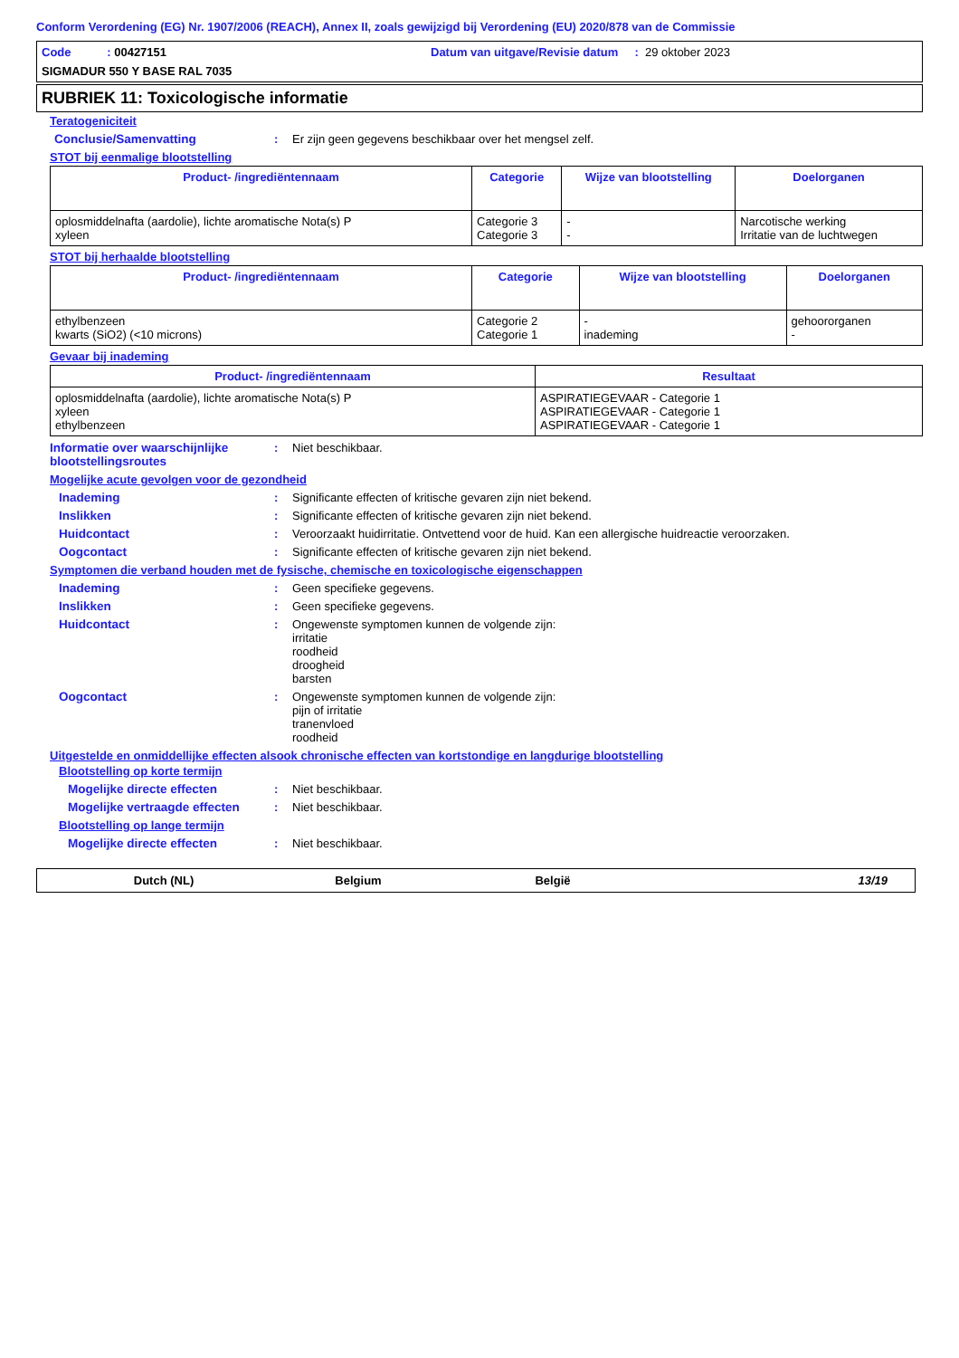Conform Verordening (EG) Nr. 1907/2006 (REACH), Annex II, zoals gewijzigd bij Verordening (EU) 2020/878 van de Commissie
Code : 00427151 Datum van uitgave/Revisie datum : 29 oktober 2023
SIGMADUR 550 Y BASE RAL 7035
RUBRIEK 11: Toxicologische informatie
Teratogeniciteit
Conclusie/Samenvatting : Er zijn geen gegevens beschikbaar over het mengsel zelf.
STOT bij eenmalige blootstelling
| Product- /ingrediëntennaam | Categorie | Wijze van blootstelling | Doelorganen |
| --- | --- | --- | --- |
| oplosmiddelnafta (aardolie), lichte aromatische Nota(s) P xyleen | Categorie 3 Categorie 3 | - - | Narcotische werking Irritatie van de luchtwegen |
STOT bij herhaalde blootstelling
| Product- /ingrediëntennaam | Categorie | Wijze van blootstelling | Doelorganen |
| --- | --- | --- | --- |
| ethylbenzeen kwarts (SiO2) (<10 microns) | Categorie 2 Categorie 1 | - inademing | gehoororganen - |
Gevaar bij inademing
| Product- /ingrediëntennaam | Resultaat |
| --- | --- |
| oplosmiddelnafta (aardolie), lichte aromatische Nota(s) P xyleen ethylbenzeen | ASPIRATIEGEVAAR - Categorie 1 ASPIRATIEGEVAAR - Categorie 1 ASPIRATIEGEVAAR - Categorie 1 |
Informatie over waarschijnlijke blootstellingsroutes
: Niet beschikbaar.
Mogelijke acute gevolgen voor de gezondheid
Inademing : Significante effecten of kritische gevaren zijn niet bekend.
Inslikken : Significante effecten of kritische gevaren zijn niet bekend.
Huidcontact : Veroorzaakt huidirritatie. Ontvettend voor de huid. Kan een allergische huidreactie veroorzaken.
Oogcontact : Significante effecten of kritische gevaren zijn niet bekend.
Symptomen die verband houden met de fysische, chemische en toxicologische eigenschappen
Inademing : Geen specifieke gegevens.
Inslikken : Geen specifieke gegevens.
Huidcontact : Ongewenste symptomen kunnen de volgende zijn:
irritatie
roodheid
droogheid
barsten
Oogcontact : Ongewenste symptomen kunnen de volgende zijn:
pijn of irritatie
tranenvloed
roodheid
Uitgestelde en onmiddellijke effecten alsook chronische effecten van kortstondige en langdurige blootstelling
Blootstelling op korte termijn
Mogelijke directe effecten : Niet beschikbaar.
Mogelijke vertraagde effecten
: Niet beschikbaar.
Blootstelling op lange termijn
Mogelijke directe effecten : Niet beschikbaar.
Dutch (NL) Belgium België 13/19